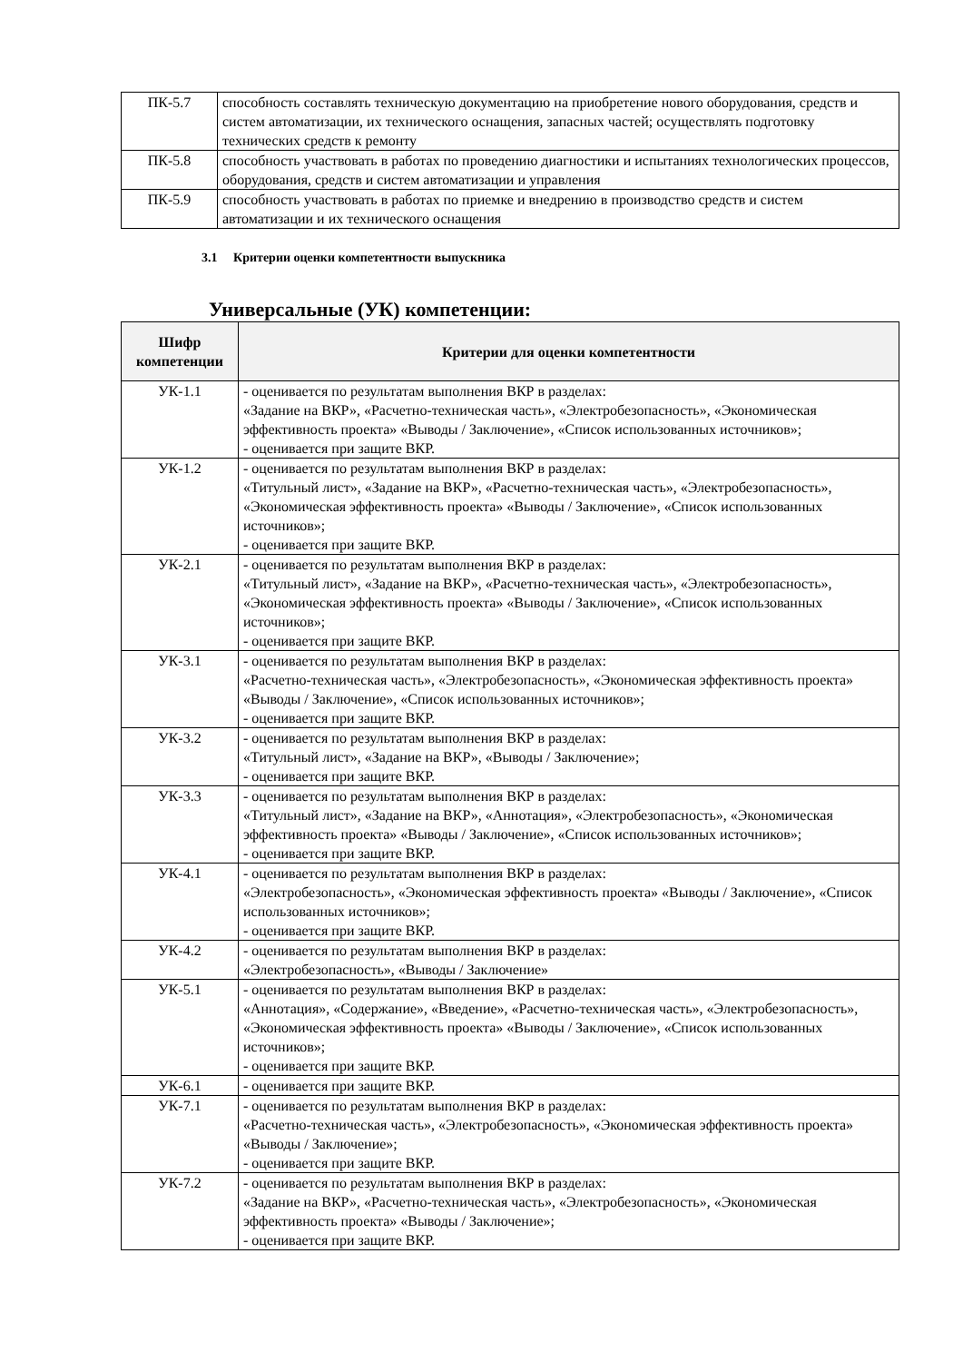| ПК-5.7 | способность составлять техническую документацию на приобретение нового оборудования, средств и систем автоматизации, их технического оснащения, запасных частей; осуществлять подготовку технических средств к ремонту |
| ПК-5.8 | способность участвовать в работах по проведению диагностики и испытаниях технологических процессов, оборудования, средств и систем автоматизации и управления |
| ПК-5.9 | способность участвовать в работах по приемке и внедрению в производство средств и систем автоматизации и их технического оснащения |
3.1 Критерии оценки компетентности выпускника
Универсальные (УК) компетенции:
| Шифр компетенции | Критерии для оценки компетентности |
| --- | --- |
| УК-1.1 | - оценивается по результатам выполнения ВКР в разделах: «Задание на ВКР», «Расчетно-техническая часть», «Электробезопасность», «Экономическая эффективность проекта» «Выводы / Заключение», «Список использованных источников»; - оценивается при защите ВКР. |
| УК-1.2 | - оценивается по результатам выполнения ВКР в разделах: «Титульный лист», «Задание на ВКР», «Расчетно-техническая часть», «Электробезопасность», «Экономическая эффективность проекта» «Выводы / Заключение», «Список использованных источников»; - оценивается при защите ВКР. |
| УК-2.1 | - оценивается по результатам выполнения ВКР в разделах: «Титульный лист», «Задание на ВКР», «Расчетно-техническая часть», «Электробезопасность», «Экономическая эффективность проекта» «Выводы / Заключение», «Список использованных источников»; - оценивается при защите ВКР. |
| УК-3.1 | - оценивается по результатам выполнения ВКР в разделах: «Расчетно-техническая часть», «Электробезопасность», «Экономическая эффективность проекта» «Выводы / Заключение», «Список использованных источников»; - оценивается при защите ВКР. |
| УК-3.2 | - оценивается по результатам выполнения ВКР в разделах: «Титульный лист», «Задание на ВКР», «Выводы / Заключение»; - оценивается при защите ВКР. |
| УК-3.3 | - оценивается по результатам выполнения ВКР в разделах: «Титульный лист», «Задание на ВКР», «Аннотация», «Электробезопасность», «Экономическая эффективность проекта» «Выводы / Заключение», «Список использованных источников»; - оценивается при защите ВКР. |
| УК-4.1 | - оценивается по результатам выполнения ВКР в разделах: «Электробезопасность», «Экономическая эффективность проекта» «Выводы / Заключение», «Список использованных источников»; - оценивается при защите ВКР. |
| УК-4.2 | - оценивается по результатам выполнения ВКР в разделах: «Электробезопасность», «Выводы / Заключение» |
| УК-5.1 | - оценивается по результатам выполнения ВКР в разделах: «Аннотация», «Содержание», «Введение», «Расчетно-техническая часть», «Электробезопасность», «Экономическая эффективность проекта» «Выводы / Заключение», «Список использованных источников»; - оценивается при защите ВКР. |
| УК-6.1 | - оценивается при защите ВКР. |
| УК-7.1 | - оценивается по результатам выполнения ВКР в разделах: «Расчетно-техническая часть», «Электробезопасность», «Экономическая эффективность проекта» «Выводы / Заключение»; - оценивается при защите ВКР. |
| УК-7.2 | - оценивается по результатам выполнения ВКР в разделах: «Задание на ВКР», «Расчетно-техническая часть», «Электробезопасность», «Экономическая эффективность проекта» «Выводы / Заключение»; - оценивается при защите ВКР. |